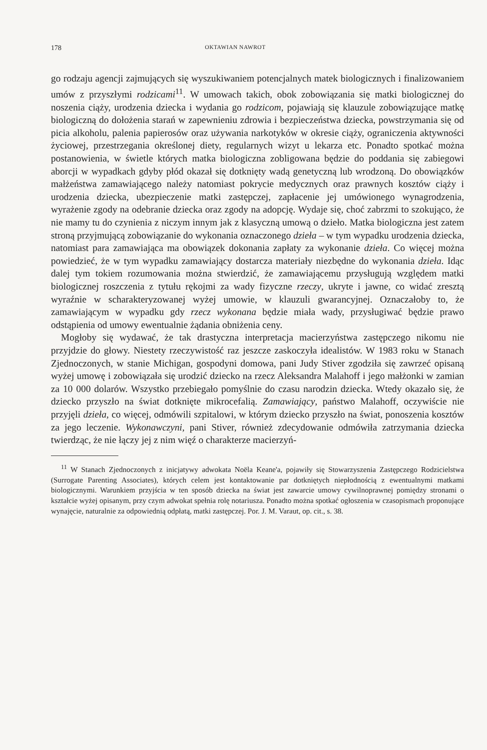178 OKTAWIAN NAWROT
go rodzaju agencji zajmujących się wyszukiwaniem potencjalnych matek biologicznych i finalizowaniem umów z przyszłymi rodzicami<sup>11</sup>. W umowach takich, obok zobowiązania się matki biologicznej do noszenia ciąży, urodzenia dziecka i wydania go rodzicom, pojawiają się klauzule zobowiązujące matkę biologiczną do dołożenia starań w zapewnieniu zdrowia i bezpieczeństwa dziecka, powstrzymania się od picia alkoholu, palenia papierosów oraz używania narkotyków w okresie ciąży, ograniczenia aktywności życiowej, przestrzegania określonej diety, regularnych wizyt u lekarza etc. Ponadto spotkać można postanowienia, w świetle których matka biologiczna zobligowana będzie do poddania się zabiegowi aborcji w wypadkach gdyby płód okazał się dotknięty wadą genetyczną lub wrodzoną. Do obowiązków małżeństwa zamawiającego należy natomiast pokrycie medycznych oraz prawnych kosztów ciąży i urodzenia dziecka, ubezpieczenie matki zastępczej, zapłacenie jej umówionego wynagrodzenia, wyrażenie zgody na odebranie dziecka oraz zgody na adopcję. Wydaje się, choć zabrzmi to szokująco, że nie mamy tu do czynienia z niczym innym jak z klasyczną umową o dzieło. Matka biologiczna jest zatem stroną przyjmującą zobowiązanie do wykonania oznaczonego dzieła – w tym wypadku urodzenia dziecka, natomiast para zamawiająca ma obowiązek dokonania zapłaty za wykonanie dzieła. Co więcej można powiedzieć, że w tym wypadku zamawiający dostarcza materiały niezbędne do wykonania dzieła. Idąc dalej tym tokiem rozumowania można stwierdzić, że zamawiającemu przysługują względem matki biologicznej roszczenia z tytułu rękojmi za wady fizyczne rzeczy, ukryte i jawne, co widać zresztą wyraźnie w scharakteryzowanej wyżej umowie, w klauzuli gwarancyjnej. Oznaczałoby to, że zamawiającym w wypadku gdy rzecz wykonana będzie miała wady, przysługiwać będzie prawo odstąpienia od umowy ewentualnie żądania obniżenia ceny.
Mogłoby się wydawać, że tak drastyczna interpretacja macierzyństwa zastępczego nikomu nie przyjdzie do głowy. Niestety rzeczywistość raz jeszcze zaskoczyła idealistów. W 1983 roku w Stanach Zjednoczonych, w stanie Michigan, gospodyni domowa, pani Judy Stiver zgodziła się zawrzeć opisaną wyżej umowę i zobowiązała się urodzić dziecko na rzecz Aleksandra Malahoff i jego małżonki w zamian za 10 000 dolarów. Wszystko przebiegało pomyślnie do czasu narodzin dziecka. Wtedy okazało się, że dziecko przyszło na świat dotknięte mikrocefalią. Zamawiający, państwo Malahoff, oczywiście nie przyjęli dzieła, co więcej, odmówili szpitalowi, w którym dziecko przyszło na świat, ponoszenia kosztów za jego leczenie. Wykonawczyni, pani Stiver, również zdecydowanie odmówiła zatrzymania dziecka twierdząc, że nie łączy jej z nim więź o charakterze macierzyń-
<sup>11</sup> W Stanach Zjednoczonych z inicjatywy adwokata Noëla Keane'a, pojawiły się Stowarzyszenia Zastępczego Rodzicielstwa (Surrogate Parenting Associates), których celem jest kontaktowanie par dotkniętych niepłodnością z ewentualnymi matkami biologicznymi. Warunkiem przyjścia w ten sposób dziecka na świat jest zawarcie umowy cywilnoprawnej pomiędzy stronami o kształcie wyżej opisanym, przy czym adwokat spełnia rolę notariusza. Ponadto można spotkać ogłoszenia w czasopismach proponujące wynajęcie, naturalnie za odpowiednią odpłatą, matki zastępczej. Por. J. M. Varaut, op. cit., s. 38.